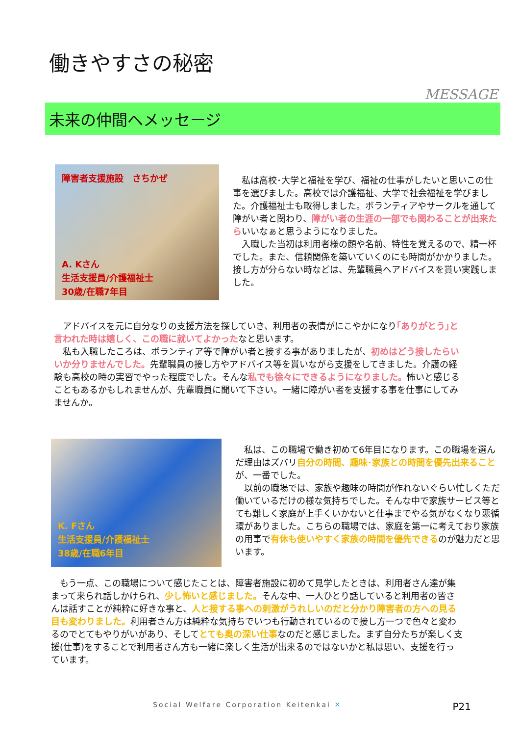働きやすさの秘密
MESSAGE
未来の仲間へメッセージ
障害者支援施設　さちかぜ
A. Kさん
生活支援員/介護福祉士
30歳/在職7年目
　私は高校･大学と福祉を学び、福祉の仕事がしたいと思いこの仕事を選びました。高校では介護福祉、大学で社会福祉を学びました。介護福祉士も取得しました。ボランティアやサークルを通して障がい者と関わり、障がい者の生涯の一部でも関わることが出来たらいいなぁと思うようになりました。
　入職した当初は利用者様の顔や名前、特性を覚えるので、精一杯でした。また、信頼関係を築いていくのにも時間がかかりました。接し方が分らない時などは、先輩職員へアドバイスを貰い実践しました。
　アドバイスを元に自分なりの支援方法を探していき、利用者の表情がにこやかになり｢ありがとう｣と言われた時は嬉しく、この職に就いてよかったなと思います。
　私も入職したころは、ボランティア等で障がい者と接する事がありましたが、初めはどう接したらいいか分りませんでした。先輩職員の接し方やアドバイス等を貰いながら支援をしてきました。介護の経験も高校の時の実習でやった程度でした。そんな私でも徐々にできるようになりました。怖いと感じることもあるかもしれませんが、先輩職員に聞いて下さい。一緒に障がい者を支援する事を仕事にしてみませんか。
K. Fさん
生活支援員/介護福祉士
38歳/在職6年目
　私は、この職場で働き初めて6年目になります。この職場を選んだ理由はズバリ自分の時間、趣味･家族との時間を優先出来ることが、一番でした。
　以前の職場では、家族や趣味の時間が作れないぐらい忙しくただ働いているだけの様な気持ちでした。そんな中で家族サービス等とても難しく家庭が上手くいかないと仕事までやる気がなくなり悪循環がありました。こちらの職場では、家庭を第一に考えており家族の用事で有休も使いやすく家族の時間を優先できるのが魅力だと思います。
　もう一点、この職場について感じたことは、障害者施設に初めて見学したときは、利用者さん達が集まって来られ話しかけられ、少し怖いと感じました。そんな中、一人ひとり話していると利用者の皆さんは話すことが純粋に好きな事と、人と接する事への刺激がうれしいのだと分かり障害者の方への見る目も変わりました。利用者さん方は純粋な気持ちでいつも行動されているので接し方一つで色々と変わるのでとてもやりがいがあり、そしてとても奥の深い仕事なのだと感じました。まず自分たちが楽しく支援(仕事)をすることで利用者さん方も一緒に楽しく生活が出来るのではないかと私は思い、支援を行っています。
Social Welfare Corporation Keitenkai ✕ P21